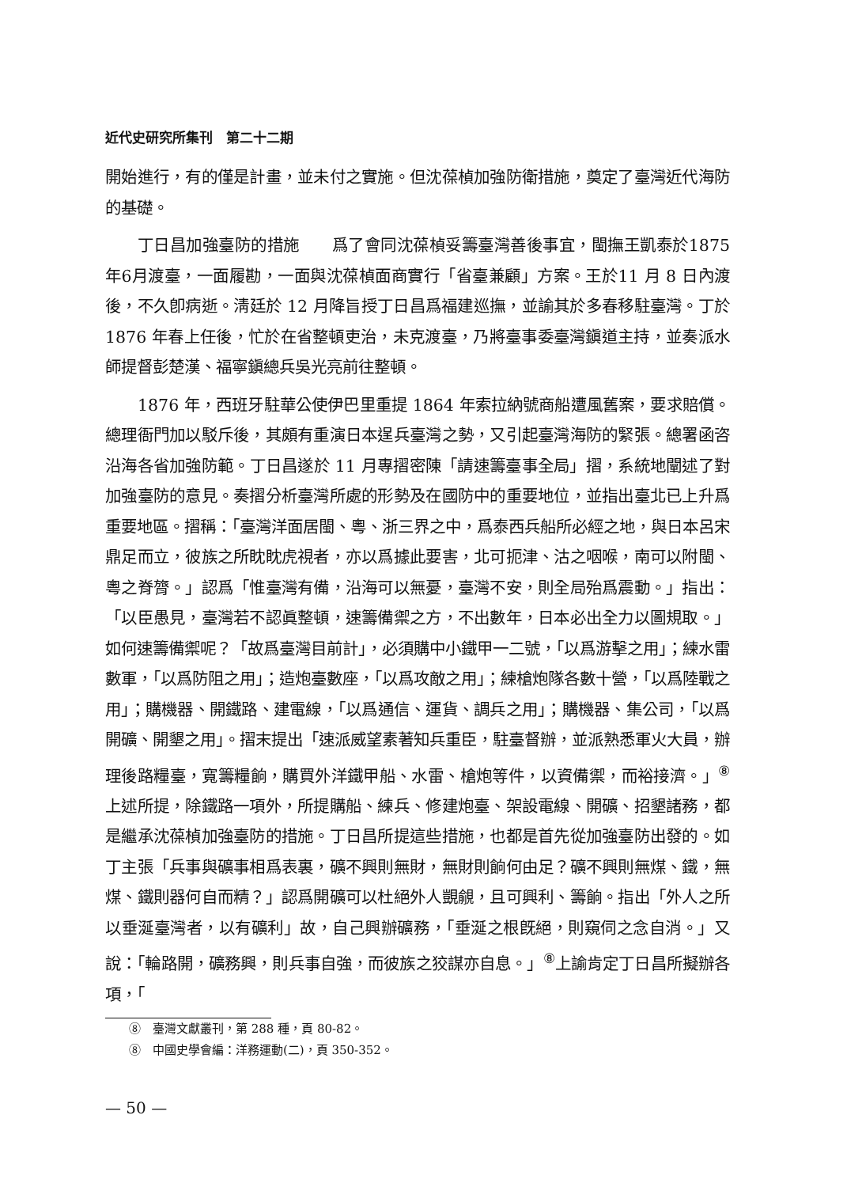近代史研究所集刊　第二十二期
開始進行，有的僅是計畫，並未付之實施。但沈葆楨加強防衛措施，奠定了臺灣近代海防的基礎。
丁日昌加強臺防的措施　　爲了會同沈葆楨妥籌臺灣善後事宜，閩撫王凱泰於1875 年6月渡臺，一面履勘，一面與沈葆楨面商實行「省臺兼顧」方案。王於11 月 8 日內渡後，不久卽病逝。淸廷於 12 月降旨授丁日昌爲福建巡撫，並諭其於多春移駐臺灣。丁於 1876 年春上任後，忙於在省整頓吏治，未克渡臺，乃將臺事委臺灣鎭道主持，並奏派水師提督彭楚漢、福寧鎭總兵吳光亮前往整頓。
1876 年，西班牙駐華公使伊巴里重提 1864 年索拉納號商船遭風舊案，要求賠償。總理衙門加以駁斥後，其頗有重演日本逞兵臺灣之勢，又引起臺灣海防的緊張。總署函咨沿海各省加強防範。丁日昌遂於 11 月專摺密陳「請速籌臺事全局」摺，系統地闡述了對加強臺防的意見。奏摺分析臺灣所處的形勢及在國防中的重要地位，並指出臺北已上升爲重要地區。摺稱：「臺灣洋面居閩、粵、浙三界之中，爲泰西兵船所必經之地，與日本呂宋鼎足而立，彼族之所眈眈虎視者，亦以爲據此要害，北可扼津、沽之咽喉，南可以附閩、粵之脊膂。」認爲「惟臺灣有備，沿海可以無憂，臺灣不安，則全局殆爲震動。」指出：「以臣愚見，臺灣若不認眞整頓，速籌備禦之方，不出數年，日本必出全力以圖規取。」如何速籌備禦呢？「故爲臺灣目前計」，必須購中小鐵甲一二號，「以爲游擊之用」；練水雷數軍，「以爲防阻之用」；造炮臺數座，「以爲攻敵之用」；練槍炮隊各數十營，「以爲陸戰之用」；購機器、開鐵路、建電線，「以爲通信、運貨、調兵之用」；購機器、集公司，「以爲開礦、開墾之用」。摺末提出「速派威望素著知兵重臣，駐臺督辦，並派熟悉軍火大員，辦理後路糧臺，寬籌糧餉，購買外洋鐵甲船、水雷、槍炮等件，以資備禦，而裕接濟。」<sup>⑧</sup>上述所提，除鐵路一項外，所提購船、練兵、修建炮臺、架設電線、開礦、招墾諸務，都是繼承沈葆楨加強臺防的措施。丁日昌所提這些措施，也都是首先從加強臺防出發的。如丁主張「兵事與礦事相爲表裏，礦不興則無財，無財則餉何由足？礦不興則無煤、鐵，無煤、鐵則器何自而精？」認爲開礦可以杜絕外人覬覦，且可興利、籌餉。指出「外人之所以垂涎臺灣者，以有礦利」故，自己興辦礦務，「垂涎之根旣絕，則窺伺之念自消。」又說：「輪路開，礦務興，則兵事自強，而彼族之狡謀亦自息。」<sup>⑧</sup>上諭肯定丁日昌所擬辦各項，「
⑧　臺灣文獻叢刊，第 288 種，頁 80-82。
⑧　中國史學會編：洋務運動(二)，頁 350-352。
— 50 —